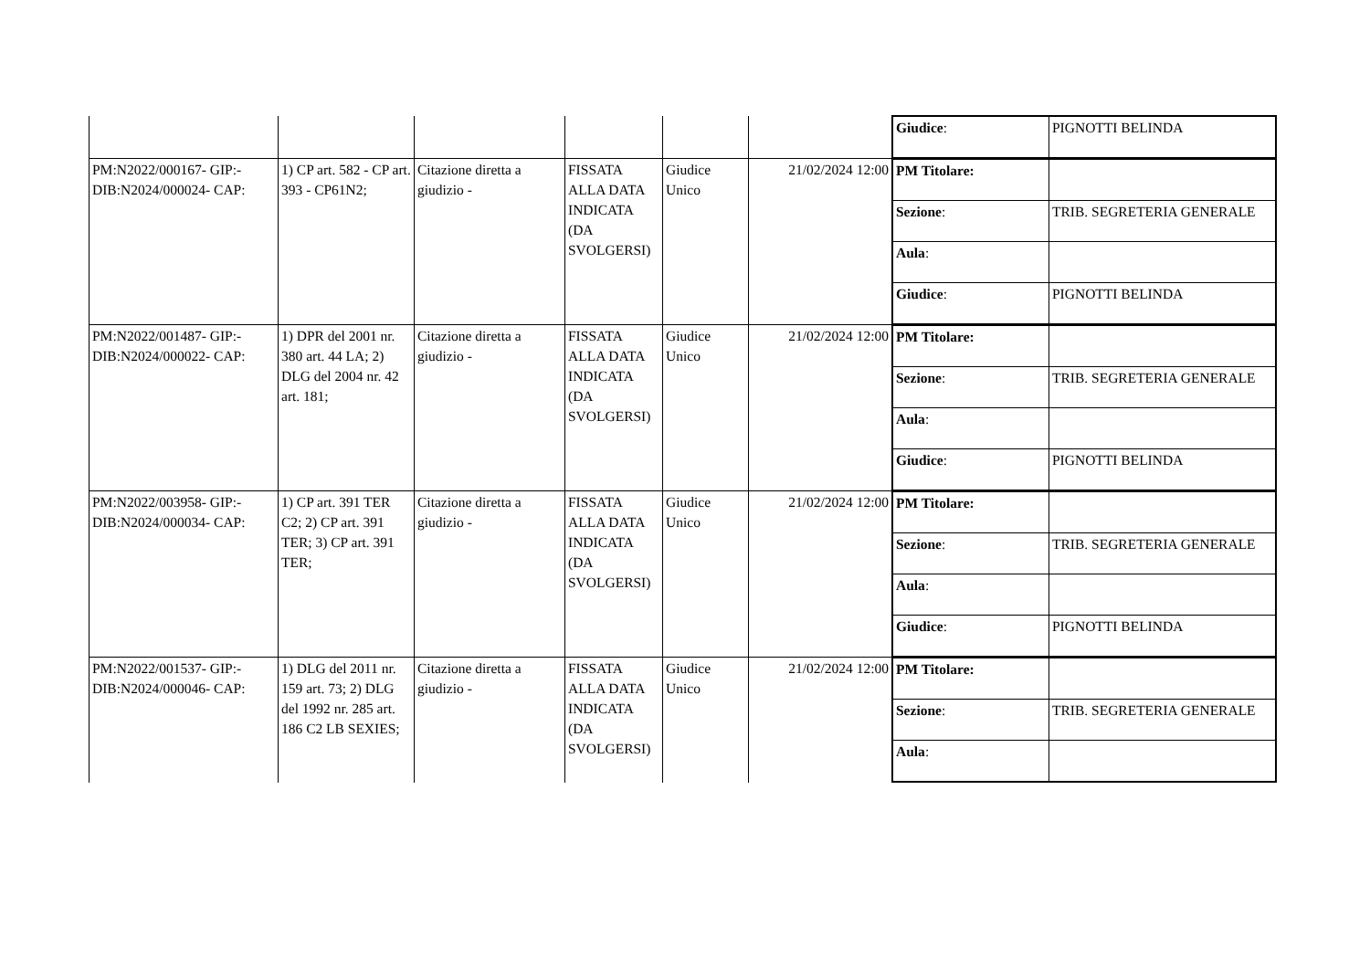| | | | | | | / Giudice : / PIGNOTTI BELINDA / |
| PM:N2022/000167- GIP:- DIB:N2024/000024- CAP: | 1) CP art. 582 - CP art. 393 - CP61N2; | Citazione diretta a giudizio - | FISSATA ALLA DATA INDICATA (DA SVOLGERSI) | Giudice Unico | 21/02/2024 12:00 | / PM Titolare: / / / Sezione : / TRIB. SEGRETERIA GENERALE / / Aula : / / / Giudice : / PIGNOTTI BELINDA / |
| PM:N2022/001487- GIP:- DIB:N2024/000022- CAP: | 1) DPR del 2001 nr. 380 art. 44 LA; 2) DLG del 2004 nr. 42 art. 181; | Citazione diretta a giudizio - | FISSATA ALLA DATA INDICATA (DA SVOLGERSI) | Giudice Unico | 21/02/2024 12:00 | / PM Titolare: / / / Sezione : / TRIB. SEGRETERIA GENERALE / / Aula : / / / Giudice : / PIGNOTTI BELINDA / |
| PM:N2022/003958- GIP:- DIB:N2024/000034- CAP: | 1) CP art. 391 TER C2; 2) CP art. 391 TER; 3) CP art. 391 TER; | Citazione diretta a giudizio - | FISSATA ALLA DATA INDICATA (DA SVOLGERSI) | Giudice Unico | 21/02/2024 12:00 | / PM Titolare: / / / Sezione : / TRIB. SEGRETERIA GENERALE / / Aula : / / / Giudice : / PIGNOTTI BELINDA / |
| PM:N2022/001537- GIP:- DIB:N2024/000046- CAP: | 1) DLG del 2011 nr. 159 art. 73; 2) DLG del 1992 nr. 285 art. 186 C2 LB SEXIES; | Citazione diretta a giudizio - | FISSATA ALLA DATA INDICATA (DA SVOLGERSI) | Giudice Unico | 21/02/2024 12:00 | / PM Titolare: / / / Sezione : / TRIB. SEGRETERIA GENERALE / / Aula : / / |